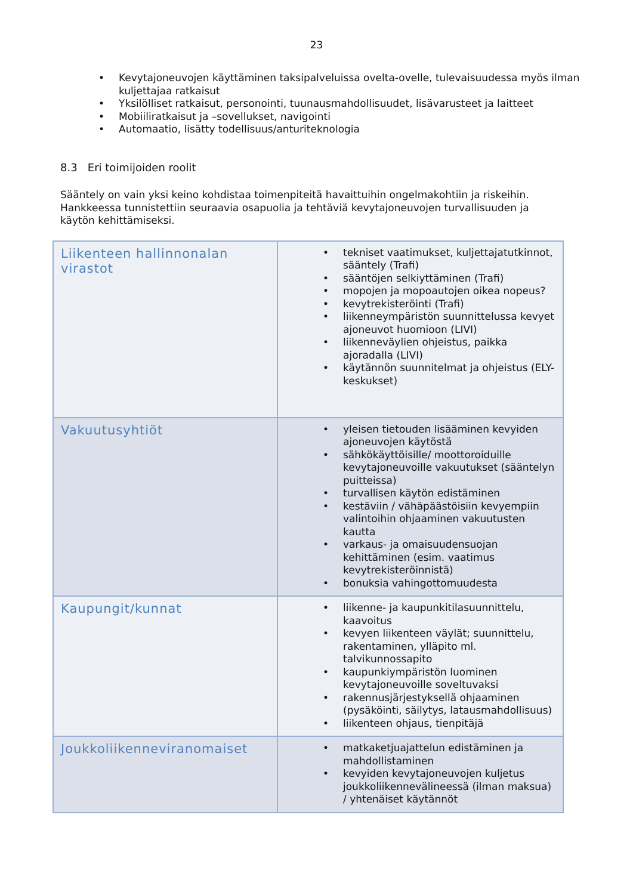23
• Kevytajoneuvojen käyttäminen taksipalveluissa ovelta-ovelle, tulevaisuudessa myös ilman kuljettajaa ratkaisut
• Yksilölliset ratkaisut, personointi, tuunausmahdollisuudet, lisävarusteet ja laitteet
• Mobiiliratkaisut ja –sovellukset, navigointi
• Automaatio, lisätty todellisuus/anturiteknologia
8.3 Eri toimijoiden roolit
Sääntely on vain yksi keino kohdistaa toimenpiteitä havaittuihin ongelmakohtiin ja riskeihin. Hankkeessa tunnistettiin seuraavia osapuolia ja tehtäviä kevytajoneuvojen turvallisuuden ja käytön kehittämiseksi.
| Liikenteen hallinnonalan virastot | • tekniset vaatimukset, kuljettajatutkinnot, sääntely (Trafi) • sääntöjen selkiyttäminen (Trafi) • mopojen ja mopoautojen oikea nopeus? • kevytrekisteröinti (Trafi) • liikenneympäristön suunnittelussa kevyet ajoneuvot huomioon (LIVI) • liikenneväylien ohjeistus, paikka ajoradalla (LIVI) • käytännön suunnitelmat ja ohjeistus (ELY-keskukset) |
| Vakuutusyhtiöt | • yleisen tietouden lisääminen kevyiden ajoneuvojen käytöstä • sähkökäyttöisille/ moottoroiduille kevytajoneuvoille vakuutukset (sääntelyn puitteissa) • turvallisen käytön edistäminen • kestäviin / vähäpäästöisiin kevyempiin valintoihin ohjaaminen vakuutusten kautta • varkaus- ja omaisuudensuojan kehittäminen (esim. vaatimus kevytrekisteröinnistä) • bonuksia vahingottomuudesta |
| Kaupungit/kunnat | • liikenne- ja kaupunkitilasuunnittelu, kaavoitus • kevyen liikenteen väylät; suunnittelu, rakentaminen, ylläpito ml. talvikunnossapito • kaupunkiympäristön luominen kevytajoneuvoille soveltuvaksi • rakennusjärjestyksellä ohjaaminen (pysäköinti, säilytys, latausmahdollisuus) • liikenteen ohjaus, tienpitäjä |
| Joukkoliikenneviranomaiset | • matkaketjuajattelun edistäminen ja mahdollistaminen • kevyiden kevytajoneuvojen kuljetus joukkoliikennevälineessä (ilman maksua) / yhtenäiset käytännöt |